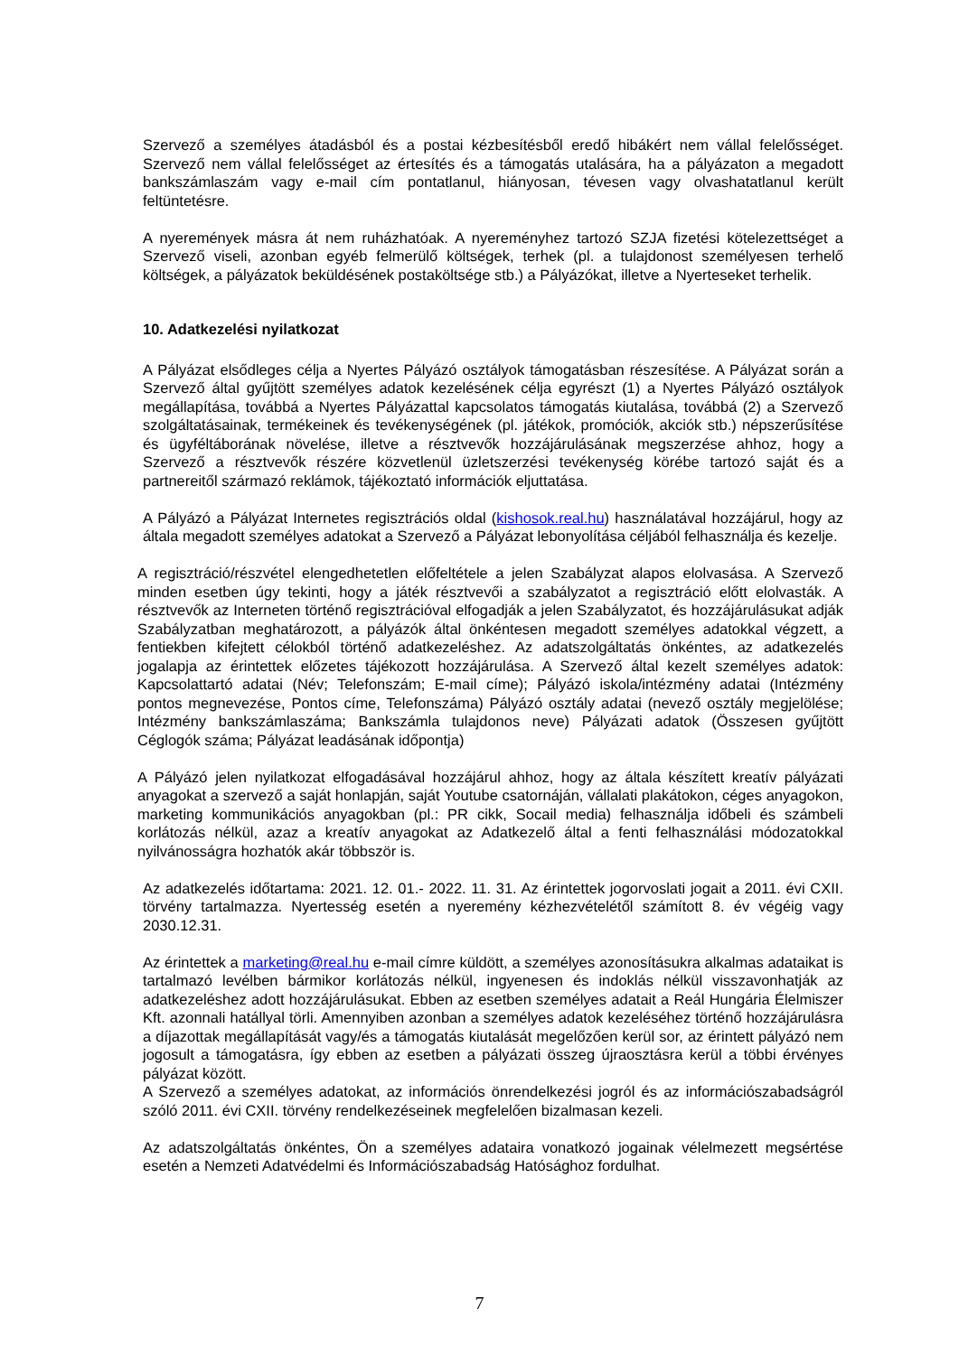Szervező a személyes átadásból és a postai kézbesítésből eredő hibákért nem vállal felelősséget. Szervező nem vállal felelősséget az értesítés és a támogatás utalására, ha a pályázaton a megadott bankszámlaszám vagy e-mail cím pontatlanul, hiányosan, tévesen vagy olvashatatlanul került feltüntetésre.
A nyeremények másra át nem ruházhatóak. A nyereményhez tartozó SZJA fizetési kötelezettséget a Szervező viseli, azonban egyéb felmerülő költségek, terhek (pl. a tulajdonost személyesen terhelő költségek, a pályázatok beküldésének postaköltsége stb.) a Pályázókat, illetve a Nyerteseket terhelik.
10. Adatkezelési nyilatkozat
A Pályázat elsődleges célja a Nyertes Pályázó osztályok támogatásban részesítése. A Pályázat során a Szervező által gyűjtött személyes adatok kezelésének célja egyrészt (1) a Nyertes Pályázó osztályok megállapítása, továbbá a Nyertes Pályázattal kapcsolatos támogatás kiutalása, továbbá (2) a Szervező szolgáltatásainak, termékeinek és tevékenységének (pl. játékok, promóciók, akciók stb.) népszerűsítése és ügyféltáborának növelése, illetve a résztvevők hozzájárulásának megszerzése ahhoz, hogy a Szervező a résztvevők részére közvetlenül üzletszerzési tevékenység körébe tartozó saját és a partnereitől származó reklámok, tájékoztató információk eljuttatása.
A Pályázó a Pályázat Internetes regisztrációs oldal (kishosok.real.hu) használatával hozzájárul, hogy az általa megadott személyes adatokat a Szervező a Pályázat lebonyolítása céljából felhasználja és kezelje.
A regisztráció/részvétel elengedhetetlen előfeltétele a jelen Szabályzat alapos elolvasása. A Szervező minden esetben úgy tekinti, hogy a játék résztvevői a szabályzatot a regisztráció előtt elolvasták. A résztvevők az Interneten történő regisztrációval elfogadják a jelen Szabályzatot, és hozzájárulásukat adják Szabályzatban meghatározott, a pályázók által önkéntesen megadott személyes adatokkal végzett, a fentiekben kifejtett célokból történő adatkezeléshez. Az adatszolgáltatás önkéntes, az adatkezelés jogalapja az érintettek előzetes tájékozott hozzájárulása. A Szervező által kezelt személyes adatok: Kapcsolattartó adatai (Név; Telefonszám; E-mail címe); Pályázó iskola/intézmény adatai (Intézmény pontos megnevezése, Pontos címe, Telefonszáma) Pályázó osztály adatai (nevező osztály megjelölése; Intézmény bankszámlaszáma; Bankszámla tulajdonos neve) Pályázati adatok (Összesen gyűjtött Céglogók száma; Pályázat leadásának időpontja)
A Pályázó jelen nyilatkozat elfogadásával hozzájárul ahhoz, hogy az általa készített kreatív pályázati anyagokat a szervező a saját honlapján, saját Youtube csatornáján, vállalati plakátokon, céges anyagokon, marketing kommunikációs anyagokban (pl.: PR cikk, Socail media) felhasználja időbeli és számbeli korlátozás nélkül, azaz a kreatív anyagokat az Adatkezelő által a fenti felhasználási módozatokkal nyilvánosságra hozhatók akár többször is.
Az adatkezelés időtartama: 2021. 12. 01.- 2022. 11. 31. Az érintettek jogorvoslati jogait a 2011. évi CXII. törvény tartalmazza. Nyertesség esetén a nyeremény kézhezvételétől számított 8. év végéig vagy 2030.12.31.
Az érintettek a marketing@real.hu e-mail címre küldött, a személyes azonosításukra alkalmas adataikat is tartalmazó levélben bármikor korlátozás nélkül, ingyenesen és indoklás nélkül visszavonhatják az adatkezeléshez adott hozzájárulásukat. Ebben az esetben személyes adatait a Reál Hungária Élelmiszer Kft. azonnali hatállyal törli. Amennyiben azonban a személyes adatok kezeléséhez történő hozzájárulásra a díjazottak megállapítását vagy/és a támogatás kiutalását megelőzően kerül sor, az érintett pályázó nem jogosult a támogatásra, így ebben az esetben a pályázati összeg újraosztásra kerül a többi érvényes pályázat között.
A Szervező a személyes adatokat, az információs önrendelkezési jogról és az információszabadságról szóló 2011. évi CXII. törvény rendelkezéseinek megfelelően bizalmasan kezeli.
Az adatszolgáltatás önkéntes, Ön a személyes adataira vonatkozó jogainak vélelmezett megsértése esetén a Nemzeti Adatvédelmi és Információszabadság Hatósághoz fordulhat.
7